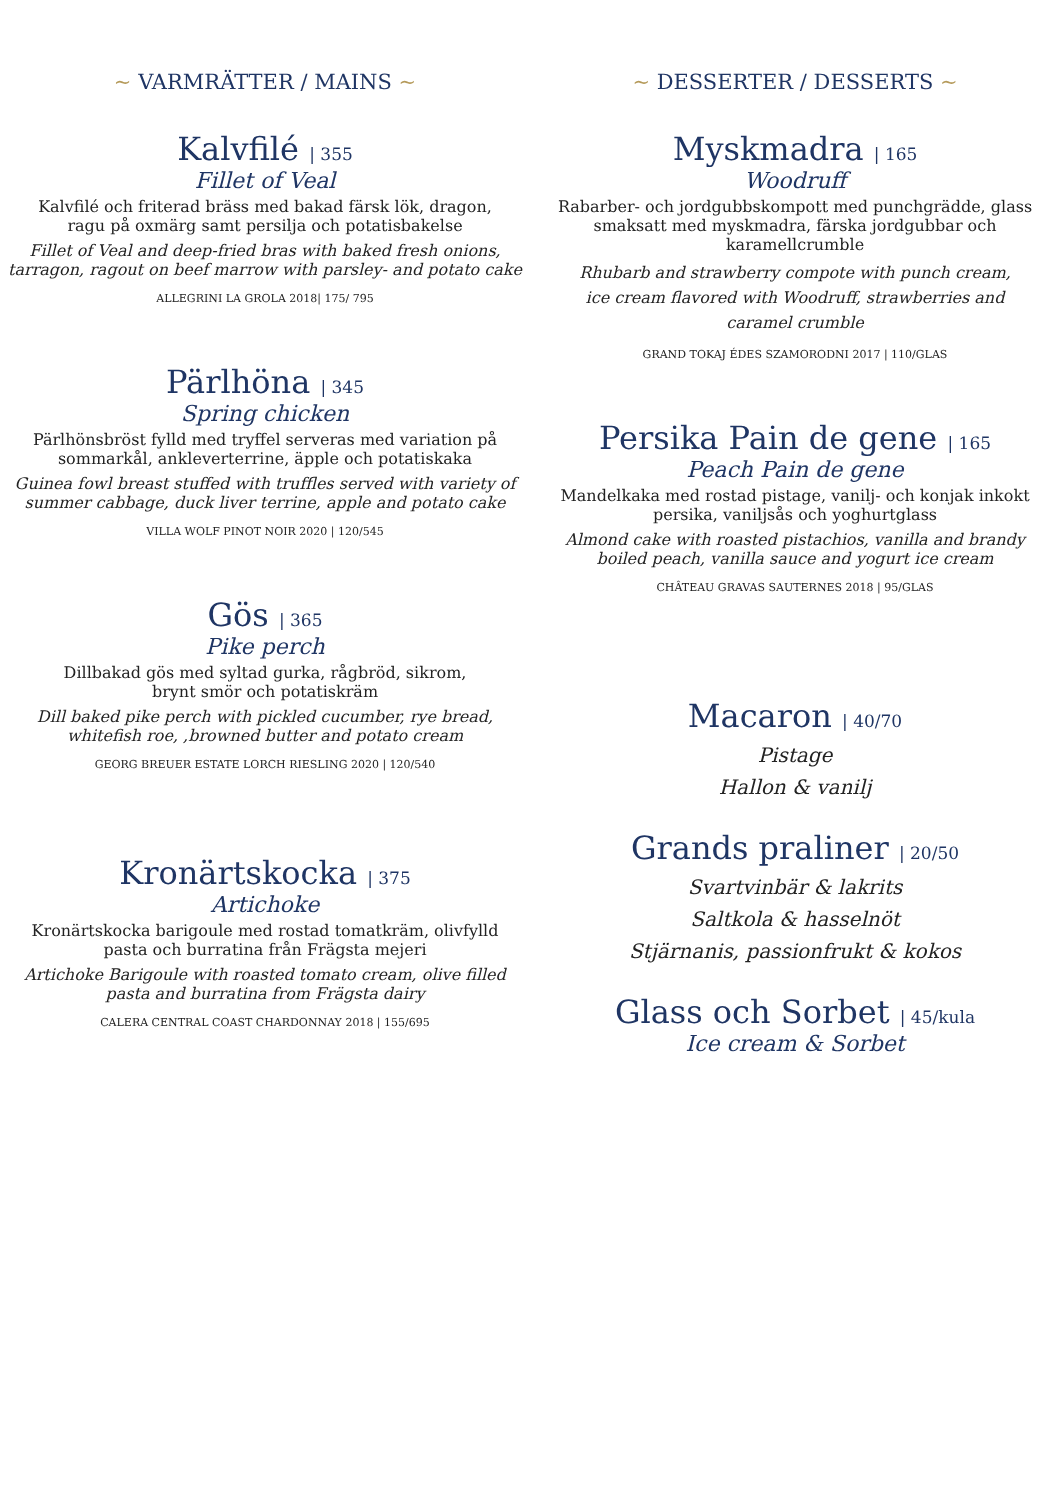~ VARMRÄTTER / MAINS ~
Kalvfilé | 355
Fillet of Veal
Kalvfilé och friterad bräss med bakad färsk lök, dragon,
ragu på oxmärg samt persilja och potatisbakelse
Fillet of Veal and deep-fried bras with baked fresh onions,
tarragon, ragout on beef marrow with parsley- and potato cake
ALLEGRINI LA GROLA 2018| 175/ 795
Pärlhöna | 345
Spring chicken
Pärlhönsbröst fylld med tryffel serveras med variation på
sommarkål, ankleverterrine, äpple och potatiskaka
Guinea fowl breast stuffed with truffles served with variety of
summer cabbage, duck liver terrine, apple and potato cake
VILLA WOLF PINOT NOIR 2020 | 120/545
Gös | 365
Pike perch
Dillbakad gös med syltad gurka, rågbröd, sikrom,
brynt smör och potatiskräm
Dill baked pike perch with pickled cucumber, rye bread,
whitefish roe, ,browned butter and potato cream
GEORG BREUER ESTATE LORCH RIESLING 2020 | 120/540
Kronärtskocka | 375
Artichoke
Kronärtskocka barigoule med rostad tomatkräm, olivfylld
pasta och burratina från Frägsta mejeri
Artichoke Barigoule with roasted tomato cream, olive filled
pasta and burratina from Frägsta dairy
CALERA CENTRAL COAST CHARDONNAY 2018 | 155/695
~ DESSERTER / DESSERTS ~
Myskmadra | 165
Woodruff
Rabarber- och jordgubbskompott med punchgrädde, glass
smaksatt med myskmadra, färska jordgubbar och
karamellcrumble
Rhubarb and strawberry compote with punch cream,
ice cream flavored with Woodruff, strawberries and
caramel crumble
GRAND TOKAJ ÉDES SZAMORODNI 2017 | 110/GLAS
Persika Pain de gene | 165
Peach Pain de gene
Mandelkaka med rostad pistage, vanilj- och konjak inkokt
persika, vaniljsås och yoghurtglass
Almond cake with roasted pistachios, vanilla and brandy
boiled peach, vanilla sauce and yogurt ice cream
CHÂTEAU GRAVAS SAUTERNES 2018 | 95/GLAS
Macaron | 40/70
Pistage
Hallon & vanilj
Grands praliner | 20/50
Svartvinbär & lakrits
Saltkola & hasselnöt
Stjärnanis, passionfrukt & kokos
Glass och Sorbet | 45/kula
Ice cream & Sorbet